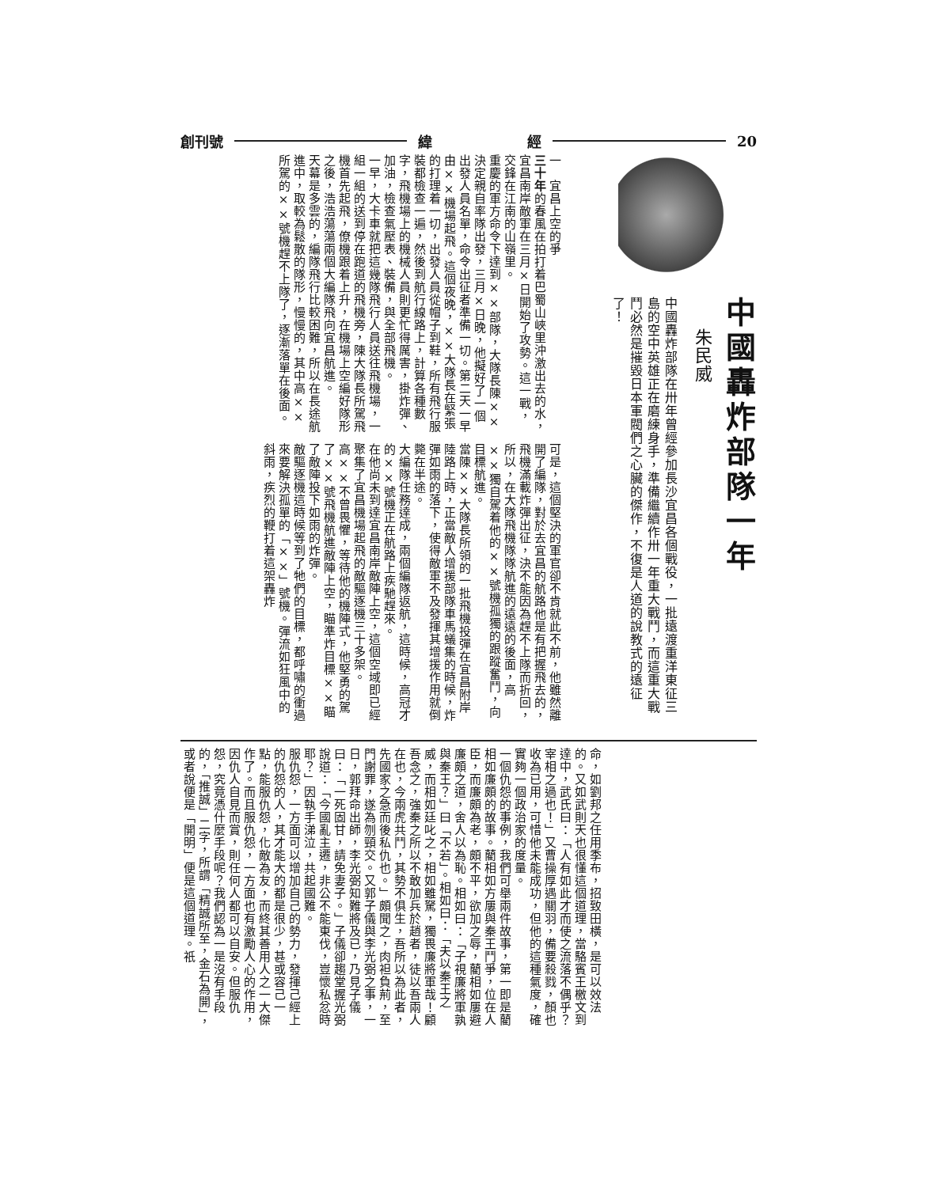創刊號 緯 經 20
中國轟炸部隊一年
朱民威
中國轟炸部隊在卅年曾經參加長沙宜昌各個戰役，一批遠渡重洋東征三島的空中英雄正在磨練身手，準備繼續作卅一年重大戰鬥，而這重大戰鬥必然是摧毀日本軍閥們之心臟的傑作，不復是人道的說教式的遠征了！
一　宜昌上空的爭
三十年的春風在拍打着巴蜀山峽里沖激出去的水，宜昌南岸敵軍在三月×日開始了攻勢。這一戰，交鋒在江南的山嶺里。
重慶的軍方命令下達到××部隊，大隊長陳××決定親自率隊出發，三月×日晚，他擬好了一個出發人員名單，命令出征者準備一切。第二天一早由××機場起飛。這個夜晚，××大隊長在緊張的打理着一切，出發人員從帽子到鞋，所有飛行服裝都檢查一遍，然後到航行線路上，計算各種數字，飛機場上的機械人員則更忙得厲害，掛炸彈、加油，檢查氣壓表、裝備，與全部飛機。
一早，大卡車就把這幾隊飛行人員送往飛機場，一組一組的送到停在跑道的飛機旁，陳大隊長所駕飛機首先起飛，僚機跟着上升，在機場上空編好隊形之後，浩浩蕩蕩兩個大編隊飛向宜昌航進。
天幕是多雲的，編隊飛行比較困難，所以在長途航進中，取較為鬆散的隊形，慢慢的，其中高××所駕的××號機趕不上隊了，逐漸落單在後面。
可是，這個堅決的軍官卻不肯就此不前，他雖然離開了編隊，對於去宜昌的航路他是有把握飛去的，飛機滿載炸彈出征，決不能因為趕不上隊而折回，所以，在大隊飛機隊隊航進的遠遠的後面，高××獨自駕着他的××號機孤獨的跟蹤奮鬥，向目標航進。
當陳××大隊長所領的一批飛機投彈在宜昌附岸陸路上時，正當敵人增援部隊車馬蟻集的時候，炸彈如雨的落下，使得敵軍不及發揮其增援作用就倒斃在半途。
大編隊任務達成，兩個編隊返航，這時候，高冠才的××號機正在航路上疾馳趕來。
在他尚未到達宜昌南岸敵陣上空，這個空域即已經聚集了宜昌機場起飛的敵驅逐機三十多架。
高××不曾畏懼，等待他的機陣式，他堅勇的駕了××號飛機航進敵陣上空，瞄準炸目標××瞄了敵陣投下如雨的炸彈。
敵驅逐機這時候等到了牠們的目標，都呼嘯的衝過來要解決孤單的「××」號機。彈流如狂風中的斜雨，疾烈的鞭打着這架轟炸
命，如劉邦之任用季布，招致田橫，是可以效法的。又如武則天也很懂這個道理，當駱賓王檄文到達中，武氏曰：「人有如此才而使之流落不偶乎？宰相之過也！」又曹操厚遇關羽，備要殺戮，顏也收為已用，可惜他未能成功，但他的這種氣度，確實夠一個政治家的度量。
一個仇怨的事例，我們可舉兩件故事，第一即是藺相如廉頗的故事。藺相如方屢與秦王鬥爭，位在人臣，而廉頗為老，頗不平，欲加之辱，藺相如屢避廉頗之道，舍人以為恥。相如曰：「子視廉將軍孰與秦王？」曰「不若」。相如曰：「夫以秦王之威，而相如廷叱之，相如雖駑，獨畏廉將軍哉！顧吾念之，強秦之所以不敢加兵於趙者，徒以吾兩人在也，今兩虎共鬥，其勢不俱生，吾所以為此者，先國家之急而後私仇也。」頗聞之，肉袒負荊，至門謝罪，遂為刎頸交。又郭子儀與李光弼之事，一日，郭拜命出師，李光弼知難將及已，乃見子儀曰：「一死固甘，請免妻子。」子儀卻趨堂握光弼說道：「今國亂主遷，非公不能東伐，豈懷私忿時耶？」因執手涕泣，共起國難。
服仇怨，一方面可以增加自己的勢力，發揮己經上的仇怨的人，其才能大的都是很少，甚或容己一點，能服仇怨，化敵為友，而終其善用人之一大傑作了。而且服仇怨，一方面也有激勵人心的作用，因仇人自見而賞，則任何人都可以自安。但服仇怨，究竟憑什麼手段呢？我們認為一是沒有手段的，「推誠」二字，所謂「精誠所至，金石為開」，或者說便是「開明」便是這個道理。祇